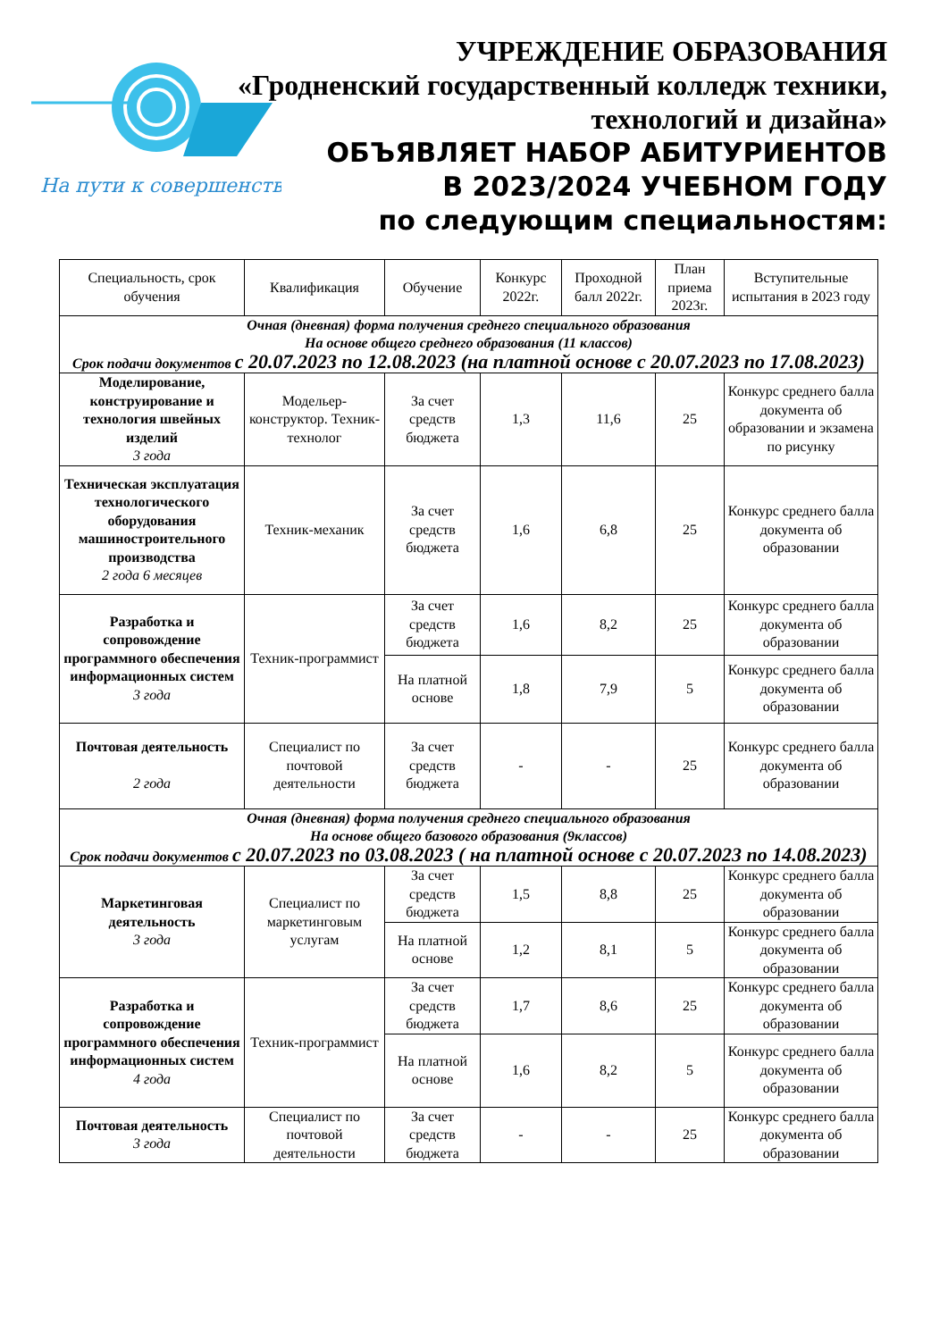На пути к совершенству
УЧРЕЖДЕНИЕ ОБРАЗОВАНИЯ
«Гродненский государственный колледж техники,
технологий и дизайна»
ОБЪЯВЛЯЕТ НАБОР АБИТУРИЕНТОВ
В 2023/2024 УЧЕБНОМ ГОДУ
по следующим специальностям:
| Специальность, срок обучения | Квалификация | Обучение | Конкурс 2022г. | Проходной балл 2022г. | План приема 2023г. | Вступительные испытания в 2023 году |
| --- | --- | --- | --- | --- | --- | --- |
| Очная (дневная) форма получения среднего специального образования На основе общего среднего образования (11 классов) Срок подачи документов с 20.07.2023 по 12.08.2023 (на платной основе с 20.07.2023 по 17.08.2023) | | | | | | |
| Моделирование, конструирование и технология швейных изделий 3 года | Модельер-конструктор. Техник-технолог | За счет средств бюджета | 1,3 | 11,6 | 25 | Конкурс среднего балла документа об образовании и экзамена по рисунку |
| Техническая эксплуатация технологического оборудования машиностроительного производства 2 года 6 месяцев | Техник-механик | За счет средств бюджета | 1,6 | 6,8 | 25 | Конкурс среднего балла документа об образовании |
| Разработка и сопровождение программного обеспечения информационных систем 3 года | Техник-программист | За счет средств бюджета | 1,6 | 8,2 | 25 | Конкурс среднего балла документа об образовании |
| | | На платной основе | 1,8 | 7,9 | 5 | Конкурс среднего балла документа об образовании |
| Почтовая деятельность 2 года | Специалист по почтовой деятельности | За счет средств бюджета | - | - | 25 | Конкурс среднего балла документа об образовании |
| Очная (дневная) форма получения среднего специального образования На основе общего базового образования (9классов) Срок подачи документов с 20.07.2023 по 03.08.2023 ( на платной основе с 20.07.2023 по 14.08.2023) | | | | | | |
| Маркетинговая деятельность 3 года | Специалист по маркетинговым услугам | За счет средств бюджета | 1,5 | 8,8 | 25 | Конкурс среднего балла документа об образовании |
| | | На платной основе | 1,2 | 8,1 | 5 | Конкурс среднего балла документа об образовании |
| Разработка и сопровождение программного обеспечения информационных систем 4 года | Техник-программист | За счет средств бюджета | 1,7 | 8,6 | 25 | Конкурс среднего балла документа об образовании |
| | | На платной основе | 1,6 | 8,2 | 5 | Конкурс среднего балла документа об образовании |
| Почтовая деятельность 3 года | Специалист по почтовой деятельности | За счет средств бюджета | - | - | 25 | Конкурс среднего балла документа об образовании |